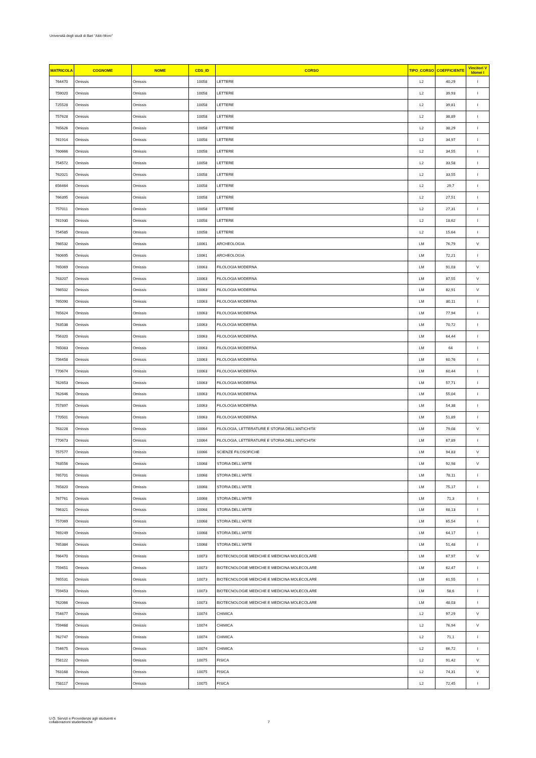Università degli studi di Bari "Aldo Moro"
| MATRICOLA | COGNOME | NOME | CDS_ID | CORSO | TIPO_CORSO | COEFFICIENTE | Vincitori V Idonei I |
| --- | --- | --- | --- | --- | --- | --- | --- |
| 764470 | Omissis | Omissis | 10058 | LETTERE | L2 | 40,29 | I |
| 759020 | Omissis | Omissis | 10058 | LETTERE | L2 | 39,93 | I |
| 725528 | Omissis | Omissis | 10058 | LETTERE | L2 | 39,81 | I |
| 757628 | Omissis | Omissis | 10058 | LETTERE | L2 | 38,89 | I |
| 765626 | Omissis | Omissis | 10058 | LETTERE | L2 | 38,29 | I |
| 761914 | Omissis | Omissis | 10058 | LETTERE | L2 | 34,97 | I |
| 760666 | Omissis | Omissis | 10058 | LETTERE | L2 | 34,55 | I |
| 754572 | Omissis | Omissis | 10058 | LETTERE | L2 | 33,58 | I |
| 762021 | Omissis | Omissis | 10058 | LETTERE | L2 | 33,55 | I |
| 656464 | Omissis | Omissis | 10058 | LETTERE | L2 | 29,7 | I |
| 766395 | Omissis | Omissis | 10058 | LETTERE | L2 | 27,51 | I |
| 757011 | Omissis | Omissis | 10058 | LETTERE | L2 | 27,31 | I |
| 761930 | Omissis | Omissis | 10058 | LETTERE | L2 | 18,62 | I |
| 754585 | Omissis | Omissis | 10058 | LETTERE | L2 | 15,64 | I |
| 766532 | Omissis | Omissis | 10061 | ARCHEOLOGIA | LM | 76,79 | V |
| 760695 | Omissis | Omissis | 10061 | ARCHEOLOGIA | LM | 72,21 | I |
| 765069 | Omissis | Omissis | 10063 | FILOLOGIA MODERNA | LM | 91,03 | V |
| 763207 | Omissis | Omissis | 10063 | FILOLOGIA MODERNA | LM | 87,55 | V |
| 766502 | Omissis | Omissis | 10063 | FILOLOGIA MODERNA | LM | 82,91 | V |
| 765090 | Omissis | Omissis | 10063 | FILOLOGIA MODERNA | LM | 80,11 | I |
| 765624 | Omissis | Omissis | 10063 | FILOLOGIA MODERNA | LM | 77,94 | I |
| 763538 | Omissis | Omissis | 10063 | FILOLOGIA MODERNA | LM | 70,72 | I |
| 756320 | Omissis | Omissis | 10063 | FILOLOGIA MODERNA | LM | 64,44 | I |
| 765083 | Omissis | Omissis | 10063 | FILOLOGIA MODERNA | LM | 64 | I |
| 756458 | Omissis | Omissis | 10063 | FILOLOGIA MODERNA | LM | 60,76 | I |
| 770674 | Omissis | Omissis | 10063 | FILOLOGIA MODERNA | LM | 60,44 | I |
| 762653 | Omissis | Omissis | 10063 | FILOLOGIA MODERNA | LM | 57,71 | I |
| 762646 | Omissis | Omissis | 10063 | FILOLOGIA MODERNA | LM | 55,04 | I |
| 757897 | Omissis | Omissis | 10063 | FILOLOGIA MODERNA | LM | 54,38 | I |
| 770501 | Omissis | Omissis | 10063 | FILOLOGIA MODERNA | LM | 51,89 | I |
| 763228 | Omissis | Omissis | 10064 | FILOLOGIA, LETTERATURE E STORIA DELL'ANTICHITA' | LM | 79,08 | V |
| 770673 | Omissis | Omissis | 10064 | FILOLOGIA, LETTERATURE E STORIA DELL'ANTICHITA' | LM | 67,89 | I |
| 757577 | Omissis | Omissis | 10066 | SCIENZE FILOSOFICHE | LM | 94,83 | V |
| 763556 | Omissis | Omissis | 10068 | STORIA DELL'ARTE | LM | 92,98 | V |
| 765701 | Omissis | Omissis | 10068 | STORIA DELL'ARTE | LM | 78,11 | I |
| 765820 | Omissis | Omissis | 10068 | STORIA DELL'ARTE | LM | 75,17 | I |
| 767761 | Omissis | Omissis | 10068 | STORIA DELL'ARTE | LM | 71,3 | I |
| 766321 | Omissis | Omissis | 10068 | STORIA DELL'ARTE | LM | 68,13 | I |
| 757069 | Omissis | Omissis | 10068 | STORIA DELL'ARTE | LM | 65,54 | I |
| 769249 | Omissis | Omissis | 10068 | STORIA DELL'ARTE | LM | 64,17 | I |
| 765384 | Omissis | Omissis | 10068 | STORIA DELL'ARTE | LM | 51,48 | I |
| 766470 | Omissis | Omissis | 10073 | BIOTECNOLOGIE MEDICHE E MEDICINA MOLECOLARE | LM | 67,97 | V |
| 759451 | Omissis | Omissis | 10073 | BIOTECNOLOGIE MEDICHE E MEDICINA MOLECOLARE | LM | 62,47 | I |
| 765531 | Omissis | Omissis | 10073 | BIOTECNOLOGIE MEDICHE E MEDICINA MOLECOLARE | LM | 61,55 | I |
| 759453 | Omissis | Omissis | 10073 | BIOTECNOLOGIE MEDICHE E MEDICINA MOLECOLARE | LM | 58,6 | I |
| 762066 | Omissis | Omissis | 10073 | BIOTECNOLOGIE MEDICHE E MEDICINA MOLECOLARE | LM | 48,03 | I |
| 754677 | Omissis | Omissis | 10074 | CHIMICA | L2 | 97,29 | V |
| 759468 | Omissis | Omissis | 10074 | CHIMICA | L2 | 76,94 | V |
| 762747 | Omissis | Omissis | 10074 | CHIMICA | L2 | 71,1 | I |
| 754675 | Omissis | Omissis | 10074 | CHIMICA | L2 | 66,72 | I |
| 758122 | Omissis | Omissis | 10075 | FISICA | L2 | 91,42 | V |
| 763168 | Omissis | Omissis | 10075 | FISICA | L2 | 74,31 | V |
| 758117 | Omissis | Omissis | 10075 | FISICA | L2 | 72,45 | I |
U.O. Servizi e Provvidenze agli studuenti e
collaborazioni studentesche
7